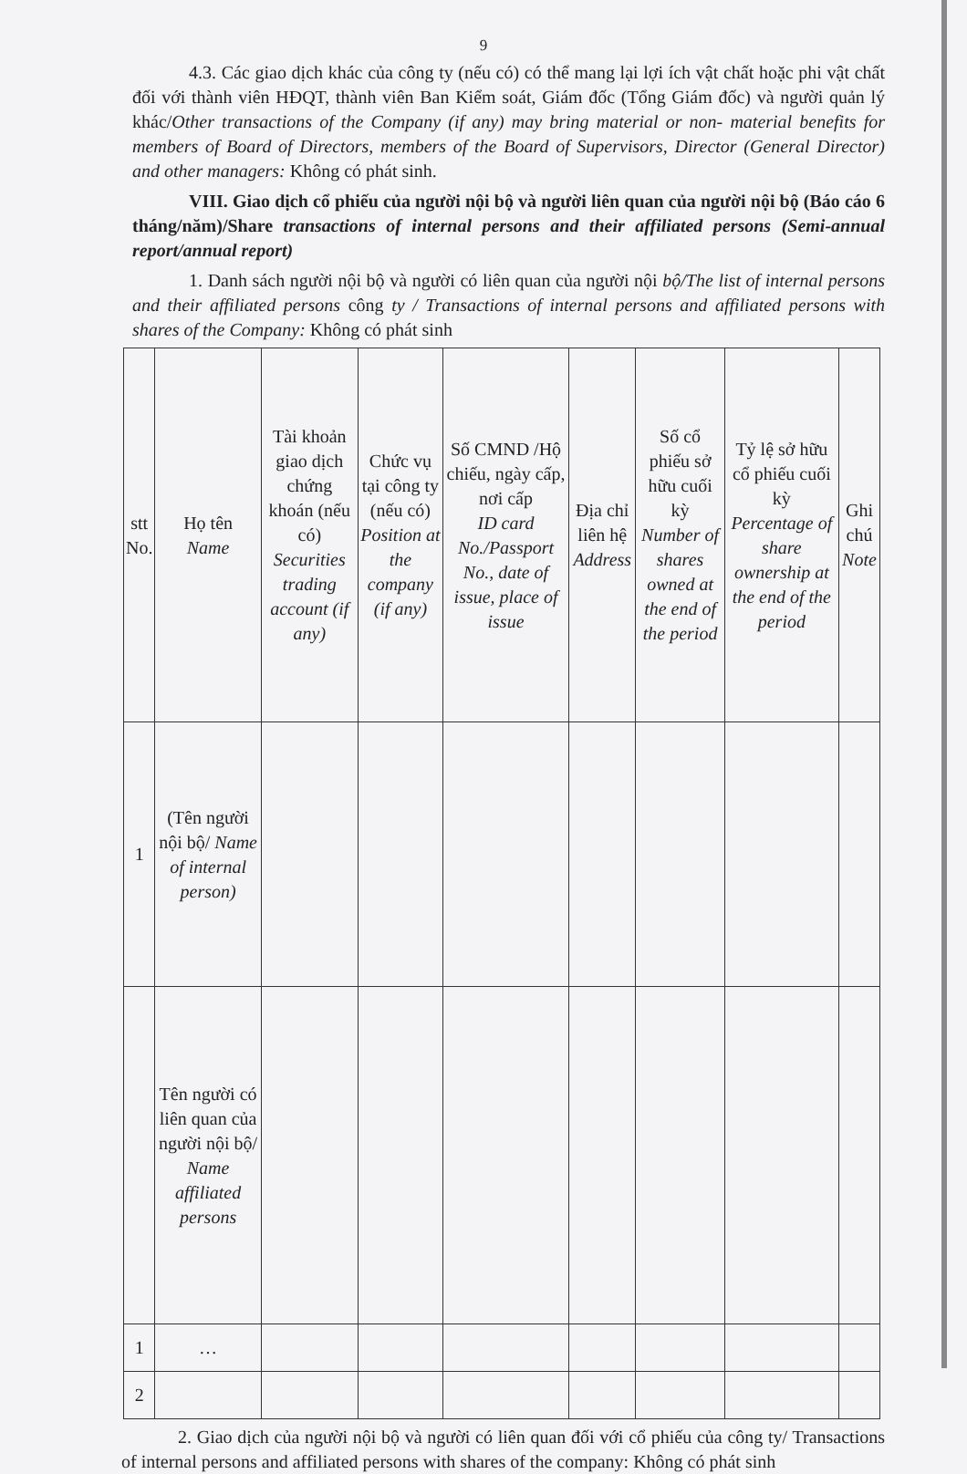9
4.3. Các giao dịch khác của công ty (nếu có) có thể mang lại lợi ích vật chất hoặc phi vật chất đối với thành viên HĐQT, thành viên Ban Kiểm soát, Giám đốc (Tổng Giám đốc) và người quản lý khác/Other transactions of the Company (if any) may bring material or non- material benefits for members of Board of Directors, members of the Board of Supervisors, Director (General Director) and other managers: Không có phát sinh.
VIII. Giao dịch cổ phiếu của người nội bộ và người liên quan của người nội bộ (Báo cáo 6 tháng/năm)/Share transactions of internal persons and their affiliated persons (Semi-annual report/annual report)
1. Danh sách người nội bộ và người có liên quan của người nội bộ/The list of internal persons and their affiliated persons công ty / Transactions of internal persons and affiliated persons with shares of the Company: Không có phát sinh
| stt No. | Họ tên Name | Tài khoản giao dịch chứng khoán (nếu có) Securities trading account (if any) | Chức vụ tại công ty (nếu có) Position at the company (if any) | Số CMND /Hộ chiếu, ngày cấp, nơi cấp ID card No./Passport No., date of issue, place of issue | Địa chỉ liên hệ Address | Số cổ phiếu sở hữu cuối kỳ Number of shares owned at the end of the period | Tỷ lệ sở hữu cổ phiếu cuối kỳ Percentage of share ownership at the end of the period | Ghi chú Note |
| --- | --- | --- | --- | --- | --- | --- | --- | --- |
| 1 | (Tên người nội bộ/ Name of internal person) | | | | | | | |
| | Tên người có liên quan của người nội bộ/ Name affiliated persons | | | | | | | |
| 1 | … | | | | | | | |
| 2 | | | | | | | | |
2. Giao dịch của người nội bộ và người có liên quan đối với cổ phiếu của công ty/ Transactions of internal persons and affiliated persons with shares of the company: Không có phát sinh